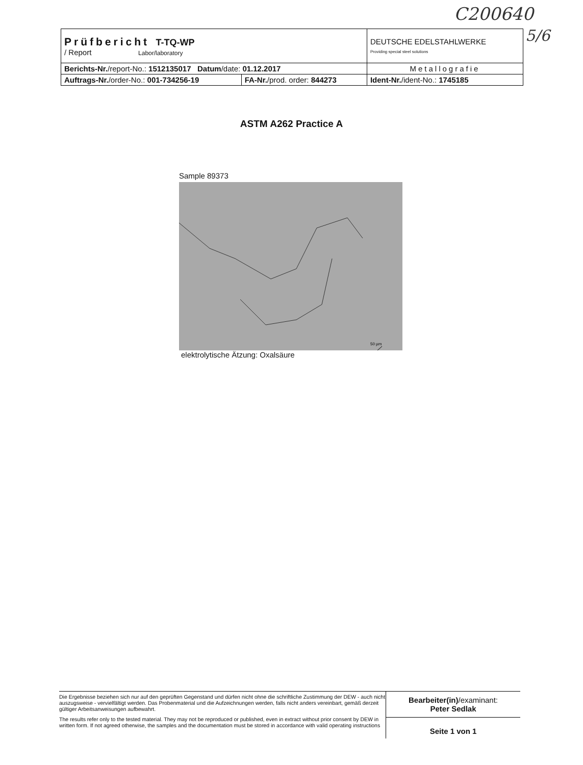C200640
5/6
| Prüfbericht T-TQ-WP / Report Labor/laboratory | | DEUTSCHE EDELSTAHLWERKE Providing special steel solutions |
| Berichts-Nr. /report-No.: 1512135017 Datum /date: 01.12.2017 | | Metallografie |
| Auftrags-Nr. /order-No.: 001-734256-19 | FA-Nr. /prod. order: 844273 | Ident-Nr. /ident-No.: 1745185 |
ASTM A262 Practice A
Sample 89373
50 µm
elektrolytische Ätzung: Oxalsäure
Die Ergebnisse beziehen sich nur auf den geprüften Gegenstand und dürfen nicht ohne die schriftliche Zustimmung der DEW - auch nicht auszugsweise - vervielfältigt werden. Das Probenmaterial und die Aufzeichnungen werden, falls nicht anders vereinbart, gemäß derzeit gültiger Arbeitsanweisungen aufbewahrt.
The results refer only to the tested material. They may not be reproduced or published, even in extract without prior consent by DEW in written form. If not agreed otherwise, the samples and the documentation must be stored in accordance with valid operating instructions
Bearbeiter(in)/examinant:
Peter Sedlak
Seite 1 von 1